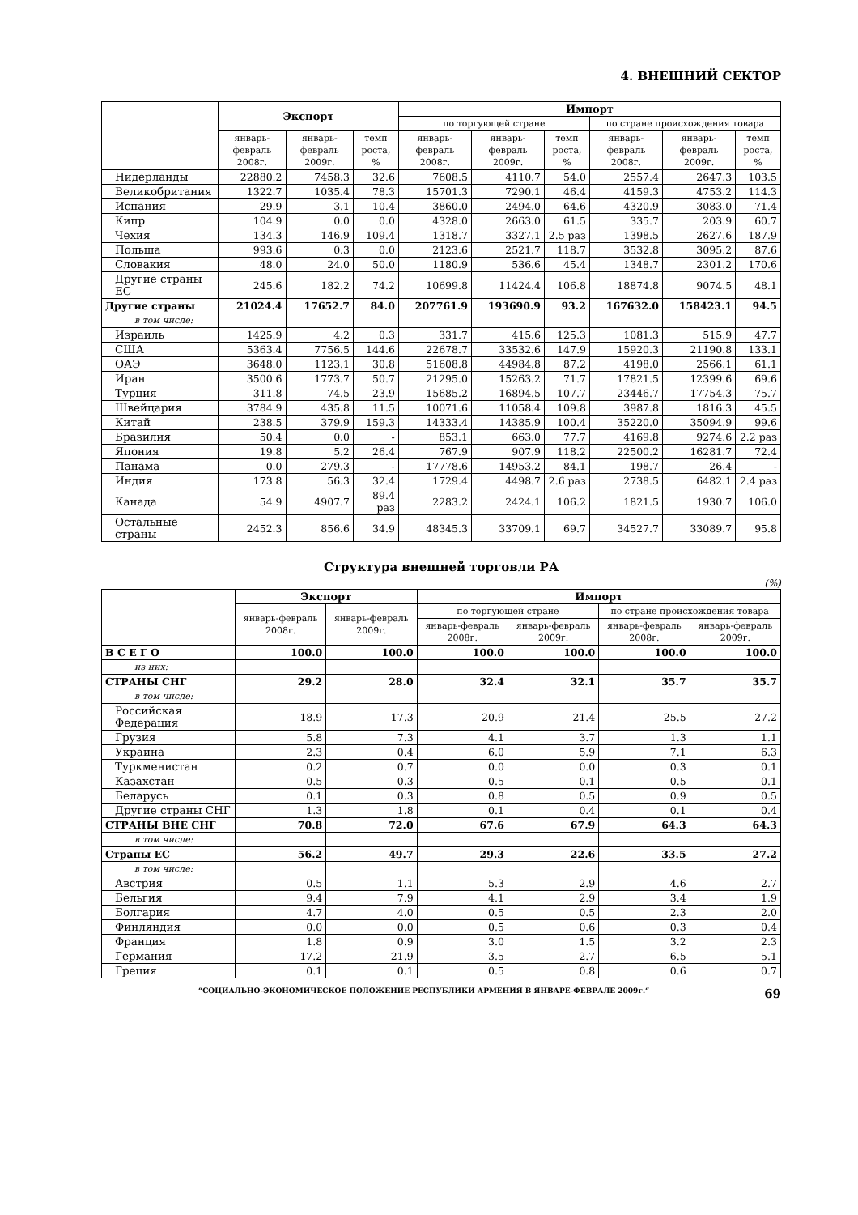4. ВНЕШНИЙ СЕКТОР
| | Экспорт | | | Импорт | | | | | |
| --- | --- | --- | --- | --- | --- | --- | --- | --- | --- |
| | | | | по торгующей стране | | | по стране происхождения товара | | |
| | январь-февраль 2008г. | январь-февраль 2009г. | темп роста, % | январь-февраль 2008г. | январь-февраль 2009г. | темп роста, % | январь-февраль 2008г. | январь-февраль 2009г. | темп роста, % |
| Нидерланды | 22880.2 | 7458.3 | 32.6 | 7608.5 | 4110.7 | 54.0 | 2557.4 | 2647.3 | 103.5 |
| Великобритания | 1322.7 | 1035.4 | 78.3 | 15701.3 | 7290.1 | 46.4 | 4159.3 | 4753.2 | 114.3 |
| Испания | 29.9 | 3.1 | 10.4 | 3860.0 | 2494.0 | 64.6 | 4320.9 | 3083.0 | 71.4 |
| Кипр | 104.9 | 0.0 | 0.0 | 4328.0 | 2663.0 | 61.5 | 335.7 | 203.9 | 60.7 |
| Чехия | 134.3 | 146.9 | 109.4 | 1318.7 | 3327.1 | 2.5 раз | 1398.5 | 2627.6 | 187.9 |
| Польша | 993.6 | 0.3 | 0.0 | 2123.6 | 2521.7 | 118.7 | 3532.8 | 3095.2 | 87.6 |
| Словакия | 48.0 | 24.0 | 50.0 | 1180.9 | 536.6 | 45.4 | 1348.7 | 2301.2 | 170.6 |
| Другие страны ЕС | 245.6 | 182.2 | 74.2 | 10699.8 | 11424.4 | 106.8 | 18874.8 | 9074.5 | 48.1 |
| Другие страны | 21024.4 | 17652.7 | 84.0 | 207761.9 | 193690.9 | 93.2 | 167632.0 | 158423.1 | 94.5 |
| в том числе: | | | | | | | | | |
| Израиль | 1425.9 | 4.2 | 0.3 | 331.7 | 415.6 | 125.3 | 1081.3 | 515.9 | 47.7 |
| США | 5363.4 | 7756.5 | 144.6 | 22678.7 | 33532.6 | 147.9 | 15920.3 | 21190.8 | 133.1 |
| ОАЭ | 3648.0 | 1123.1 | 30.8 | 51608.8 | 44984.8 | 87.2 | 4198.0 | 2566.1 | 61.1 |
| Иран | 3500.6 | 1773.7 | 50.7 | 21295.0 | 15263.2 | 71.7 | 17821.5 | 12399.6 | 69.6 |
| Турция | 311.8 | 74.5 | 23.9 | 15685.2 | 16894.5 | 107.7 | 23446.7 | 17754.3 | 75.7 |
| Швейцария | 3784.9 | 435.8 | 11.5 | 10071.6 | 11058.4 | 109.8 | 3987.8 | 1816.3 | 45.5 |
| Китай | 238.5 | 379.9 | 159.3 | 14333.4 | 14385.9 | 100.4 | 35220.0 | 35094.9 | 99.6 |
| Бразилия | 50.4 | 0.0 | - | 853.1 | 663.0 | 77.7 | 4169.8 | 9274.6 | 2.2 раз |
| Япония | 19.8 | 5.2 | 26.4 | 767.9 | 907.9 | 118.2 | 22500.2 | 16281.7 | 72.4 |
| Панама | 0.0 | 279.3 | - | 17778.6 | 14953.2 | 84.1 | 198.7 | 26.4 | - |
| Индия | 173.8 | 56.3 | 32.4 | 1729.4 | 4498.7 | 2.6 раз | 2738.5 | 6482.1 | 2.4 раз |
| Канада | 54.9 | 4907.7 | 89.4 раз | 2283.2 | 2424.1 | 106.2 | 1821.5 | 1930.7 | 106.0 |
| Остальные страны | 2452.3 | 856.6 | 34.9 | 48345.3 | 33709.1 | 69.7 | 34527.7 | 33089.7 | 95.8 |
Структура внешней торговли РА
(%)
| | Экспорт | | Импорт | | | |
| --- | --- | --- | --- | --- | --- | --- |
| | январь-февраль 2008г. | январь-февраль 2009г. | по торгующей стране | | по стране происхождения товара | |
| | | | январь-февраль 2008г. | январь-февраль 2009г. | январь-февраль 2008г. | январь-февраль 2009г. |
| В С Е Г О | 100.0 | 100.0 | 100.0 | 100.0 | 100.0 | 100.0 |
| из них: | | | | | | |
| СТРАНЫ СНГ | 29.2 | 28.0 | 32.4 | 32.1 | 35.7 | 35.7 |
| в том числе: | | | | | | |
| Российская Федерация | 18.9 | 17.3 | 20.9 | 21.4 | 25.5 | 27.2 |
| Грузия | 5.8 | 7.3 | 4.1 | 3.7 | 1.3 | 1.1 |
| Украина | 2.3 | 0.4 | 6.0 | 5.9 | 7.1 | 6.3 |
| Туркменистан | 0.2 | 0.7 | 0.0 | 0.0 | 0.3 | 0.1 |
| Казахстан | 0.5 | 0.3 | 0.5 | 0.1 | 0.5 | 0.1 |
| Беларусь | 0.1 | 0.3 | 0.8 | 0.5 | 0.9 | 0.5 |
| Другие страны СНГ | 1.3 | 1.8 | 0.1 | 0.4 | 0.1 | 0.4 |
| СТРАНЫ ВНЕ СНГ | 70.8 | 72.0 | 67.6 | 67.9 | 64.3 | 64.3 |
| в том числе: | | | | | | |
| Страны ЕС | 56.2 | 49.7 | 29.3 | 22.6 | 33.5 | 27.2 |
| в том числе: | | | | | | |
| Австрия | 0.5 | 1.1 | 5.3 | 2.9 | 4.6 | 2.7 |
| Бельгия | 9.4 | 7.9 | 4.1 | 2.9 | 3.4 | 1.9 |
| Болгария | 4.7 | 4.0 | 0.5 | 0.5 | 2.3 | 2.0 |
| Финляндия | 0.0 | 0.0 | 0.5 | 0.6 | 0.3 | 0.4 |
| Франция | 1.8 | 0.9 | 3.0 | 1.5 | 3.2 | 2.3 |
| Германия | 17.2 | 21.9 | 3.5 | 2.7 | 6.5 | 5.1 |
| Греция | 0.1 | 0.1 | 0.5 | 0.8 | 0.6 | 0.7 |
“СОЦИАЛЬНО-ЭКОНОМИЧЕСКОЕ ПОЛОЖЕНИЕ РЕСПУБЛИКИ АРМЕНИЯ В ЯНВАРЕ-ФЕВРАЛЕ 2009г.“ 69